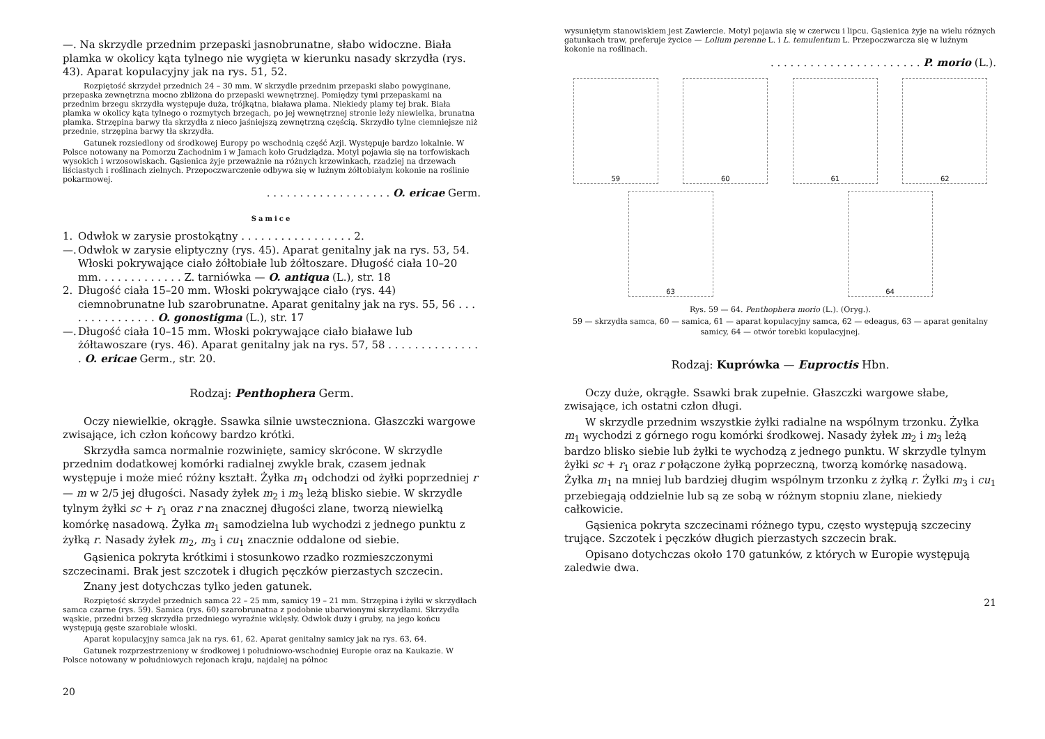—. Na skrzydle przednim przepaski jasnobrunatne, słabo widoczne. Biała plamka w okolicy kąta tylnego nie wygięta w kierunku nasady skrzydła (rys. 43). Aparat kopulacyjny jak na rys. 51, 52.
Rozpiętość skrzydeł przednich 24 – 30 mm. W skrzydle przednim przepaski słabo powyginane, przepaska zewnętrzna mocno zbliżona do przepaski wewnętrznej. Pomiędzy tymi przepaskami na przednim brzegu skrzydła występuje duża, trójkątna, biaława plama. Niekiedy plamy tej brak. Biała plamka w okolicy kąta tylnego o rozmytych brzegach, po jej wewnętrznej stronie leży niewielka, brunatna plamka. Strzępina barwy tła skrzydła z nieco jaśniejszą zewnętrzną częścią. Skrzydło tylne ciemniejsze niż przednie, strzępina barwy tła skrzydła.
Gatunek rozsiedlony od środkowej Europy po wschodnią część Azji. Występuje bardzo lokalnie. W Polsce notowany na Pomorzu Zachodnim i w Jamach koło Grudziądza. Motyl pojawia się na torfowiskach wysokich i wrzosowiskach. Gąsienica żyje przeważnie na różnych krzewinkach, rzadziej na drzewach liściastych i roślinach zielnych. Przepoczwarczenie odbywa się w luźnym żółtobiałym kokonie na roślinie pokarmowej.
. . . . . . . . . . . . . . . . . . . O. ericae Germ.
Samice
1. Odwłok w zarysie prostokątny . . . . . . . . . . . . . . . . . 2.
—. Odwłok w zarysie eliptyczny (rys. 45). Aparat genitalny jak na rys. 53, 54. Włoski pokrywające ciało żółtobiałe lub żółtoszare. Długość ciała 10–20 mm. . . . . . . . . . . . . Z. tarniówka — O. antiqua (L.), str. 18
2. Długość ciała 15–20 mm. Włoski pokrywające ciało (rys. 44) ciemnobrunatne lub szarobrunatne. Aparat genitalny jak na rys. 55, 56 . . . . . . . . . . . . . . . O. gonostigma (L.), str. 17
—. Długość ciała 10–15 mm. Włoski pokrywające ciało białawe lub żółtawoszare (rys. 46). Aparat genitalny jak na rys. 57, 58 . . . . . . . . . . . . . . . O. ericae Germ., str. 20.
Rodzaj: Penthophera Germ.
Oczy niewielkie, okrągłe. Ssawka silnie uwsteczniona. Głaszczki wargowe zwisające, ich człon końcowy bardzo krótki.
Skrzydła samca normalnie rozwinięte, samicy skrócone. W skrzydle przednim dodatkowej komórki radialnej zwykle brak, czasem jednak występuje i może mieć różny kształt. Żyłka m<sub>1</sub> odchodzi od żyłki poprzedniej r — m w 2/5 jej długości. Nasady żyłek m<sub>2</sub> i m<sub>3</sub> leżą blisko siebie. W skrzydle tylnym żyłki sc + r<sub>1</sub> oraz r na znacznej długości zlane, tworzą niewielką komórkę nasadową. Żyłka m<sub>1</sub> samodzielna lub wychodzi z jednego punktu z żyłką r. Nasady żyłek m<sub>2</sub>, m<sub>3</sub> i cu<sub>1</sub> znacznie oddalone od siebie.
Gąsienica pokryta krótkimi i stosunkowo rzadko rozmieszczonymi szczecinami. Brak jest szczotek i długich pęczków pierzastych szczecin.
Znany jest dotychczas tylko jeden gatunek.
Rozpiętość skrzydeł przednich samca 22 – 25 mm, samicy 19 – 21 mm. Strzępina i żyłki w skrzydłach samca czarne (rys. 59). Samica (rys. 60) szarobrunatna z podobnie ubarwionymi skrzydłami. Skrzydła wąskie, przedni brzeg skrzydła przedniego wyraźnie wklęsły. Odwłok duży i gruby, na jego końcu występują gęste szarobiałe włoski.
Aparat kopulacyjny samca jak na rys. 61, 62. Aparat genitalny samicy jak na rys. 63, 64.
Gatunek rozprzestrzeniony w środkowej i południowo-wschodniej Europie oraz na Kaukazie. W Polsce notowany w południowych rejonach kraju, najdalej na północ
20
wysuniętym stanowiskiem jest Zawiercie. Motyl pojawia się w czerwcu i lipcu. Gąsienica żyje na wielu różnych gatunkach traw, preferuje życice — Lolium perenne L. i L. temulentum L. Przepoczwarcza się w luźnym kokonie na roślinach.
. . . . . . . . . . . . . . . . . . . . . . . P. morio (L.).
59
60
61
62
63
64
Rys. 59 — 64. Penthophera morio (L.). (Oryg.).
59 — skrzydła samca, 60 — samica, 61 — aparat kopulacyjny samca, 62 — edeagus, 63 — aparat genitalny samicy, 64 — otwór torebki kopulacyjnej.
Rodzaj: Kuprówka — Euproctis Hbn.
Oczy duże, okrągłe. Ssawki brak zupełnie. Głaszczki wargowe słabe, zwisające, ich ostatni człon długi.
W skrzydle przednim wszystkie żyłki radialne na wspólnym trzonku. Żyłka m<sub>1</sub> wychodzi z górnego rogu komórki środkowej. Nasady żyłek m<sub>2</sub> i m<sub>3</sub> leżą bardzo blisko siebie lub żyłki te wychodzą z jednego punktu. W skrzydle tylnym żyłki sc + r<sub>1</sub> oraz r połączone żyłką poprzeczną, tworzą komórkę nasadową. Żyłka m<sub>1</sub> na mniej lub bardziej długim wspólnym trzonku z żyłką r. Żyłki m<sub>3</sub> i cu<sub>1</sub> przebiegają oddzielnie lub są ze sobą w różnym stopniu zlane, niekiedy całkowicie.
Gąsienica pokryta szczecinami różnego typu, często występują szczeciny trujące. Szczotek i pęczków długich pierzastych szczecin brak.
Opisano dotychczas około 170 gatunków, z których w Europie występują zaledwie dwa.
21